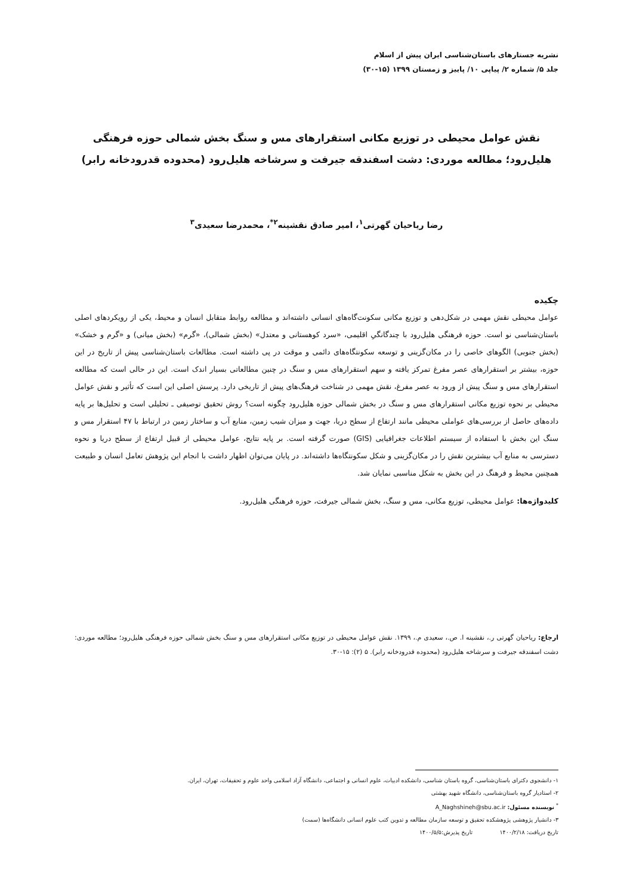نشریه جستارهای باستان‌شناسی ایران پیش از اسلام
جلد ۵/ شماره ۲/ پیاپی ۱۰/ پاییز و زمستان ۱۳۹۹ (۱۵-۳۰)
نقش عوامل محیطی در توزیع مکانی استقرارهای مس و سنگ بخش شمالی حوزه فرهنگی هلیل‌رود؛ مطالعه موردی: دشت اسفندقه جیرفت و سرشاخه هلیل‌رود (محدوده قدرودخانه رابر)
رضا ریاحیان گهرتی<sup>۱</sup>، امیر صادق نقشینه<sup>۲*</sup>، محمدرضا سعیدی<sup>۳</sup>
چکیده
عوامل محیطی نقش مهمی در شکل‌دهی و توزیع مکانی سکونت‌گاه‌های انسانی داشته‌اند و مطالعه روابط متقابل انسان و محیط، یکی از رویکردهای اصلی باستان‌شناسی نو است. حوزه فرهنگی هلیل‌رود با چندگانگیِ اقلیمی، «سرد کوهستانی و معتدل» (بخش شمالی)، «گرم» (بخش میانی) و «گرم و خشک» (بخش جنوبی) الگوهای خاصی را در مکان‌گزینی و توسعه سکونتگاه‌های دائمی و موقت در پی داشته است. مطالعات باستان‌شناسی پیش از تاریخ در این حوزه، بیشتر بر استقرارهای عصر مفرغ تمرکز یافته و سهم استقرارهای مس و سنگ در چنین مطالعاتی بسیار اندک است. این در حالی است که مطالعه استقرارهای مس و سنگ پیش از ورود به عصر مفرغ، نقش مهمی در شناخت فرهنگ‌های پیش از تاریخی دارد. پرسش اصلی این است که تأثیر و نقش عوامل محیطی بر نحوه توزیع مکانی استقرارهای مس و سنگ در بخش شمالی حوزه هلیل‌رود چگونه است؟ روش تحقیق توصیفی ـ تحلیلی است و تحلیل‌ها بر پایه داده‌های حاصل از بررسی‌های عواملی محیطی مانند ارتفاع از سطح دریا، جهت و میزان شیب زمین، منابع آب و ساختار زمین در ارتباط با ۴۷ استقرار مس و سنگ این بخش با استفاده از سیستم اطلاعات جغرافیایی (GIS) صورت گرفته است. بر پایه نتایج، عوامل محیطی از قبیل ارتفاع از سطح دریا و نحوه دسترسی به منابع آب بیشترین نقش را در مکان‌گزینی و شکل سکونتگاه‌ها داشته‌اند. در پایان می‌توان اظهار داشت با انجام این پژوهش تعامل انسان و طبیعت همچنین محیط و فرهنگ در این بخش به شکل مناسبی نمایان شد.
کلیدواژه‌ها: عوامل محیطی، توزیع مکانی، مس و سنگ، بخش شمالی جیرفت، حوزه فرهنگی هلیل‌رود.
ارجاع: ریاحیان گهرتی ر.، نقشینه ا. ص.، سعیدی م.، ۱۳۹۹. نقش عوامل محیطی در توزیع مکانی استقرارهای مس و سنگ بخش شمالی حوزه فرهنگی هلیل‌رود؛ مطالعه موردی: دشت اسفندقه جیرفت و سرشاخه هلیل‌رود (محدوده قدرودخانه رابر). ۵ (۲): ۱۵-۳۰.
۱- دانشجوی دکترای باستان‌شناسی، گروه باستان شناسی، دانشکده ادبیات، علوم انسانی و اجتماعی، دانشگاه آزاد اسلامی واحد علوم و تحقیقات، تهران، ایران.
۲- استادیار گروه باستان‌شناسی، دانشگاه شهید بهشتی
<sup>*</sup> نویسنده مسئول: A_Naghshineh@sbu.ac.ir
۳- دانشیار پژوهشی پژوهشکده تحقیق و توسعه سازمان مطالعه و تدوین کتب علوم انسانی دانشگاه‌ها (سمت)
تاریخ دریافت: ۱۴۰۰/۲/۱۸ تاریخ پذیرش:۱۴۰۰/۵/۵